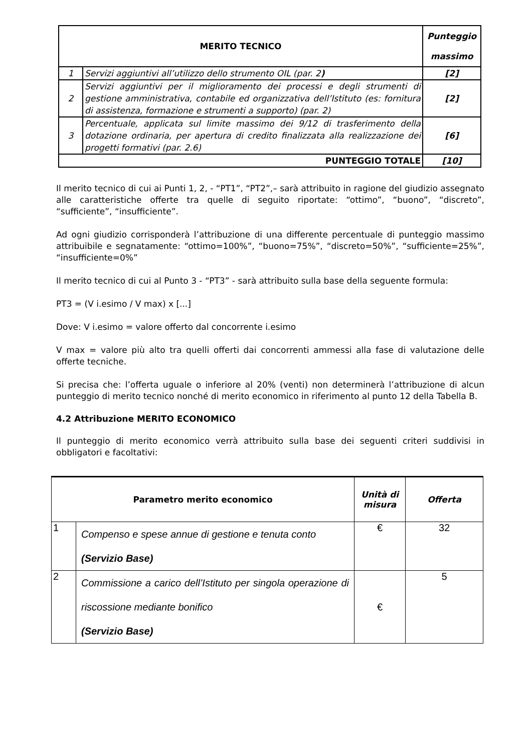| MERITO TECNICO | | Punteggio massimo |
| --- | --- | --- |
| 1 | Servizi aggiuntivi all’utilizzo dello strumento OIL (par. 2 ) | [2] |
| 2 | Servizi aggiuntivi per il miglioramento dei processi e degli strumenti di gestione amministrativa, contabile ed organizzativa dell’Istituto (es: fornitura di assistenza, formazione e strumenti a supporto) (par. 2) | [2] |
| 3 | Percentuale, applicata sul limite massimo dei 9/12 di trasferimento della dotazione ordinaria, per apertura di credito finalizzata alla realizzazione dei progetti formativi (par. 2.6) | [6] |
| PUNTEGGIO TOTALE | | [10] |
Il merito tecnico di cui ai Punti 1, 2, - “PT1”, “PT2”,– sarà attribuito in ragione del giudizio assegnato alle caratteristiche offerte tra quelle di seguito riportate: “ottimo”, “buono”, “discreto”, “sufficiente”, “insufficiente”.
Ad ogni giudizio corrisponderà l’attribuzione di una differente percentuale di punteggio massimo attribuibile e segnatamente: “ottimo=100%”, “buono=75%”, “discreto=50%”, “sufficiente=25%”, “insufficiente=0%”
Il merito tecnico di cui al Punto 3 - “PT3” - sarà attribuito sulla base della seguente formula:
PT3 = (V i.esimo / V max) x [...]
Dove: V i.esimo = valore offerto dal concorrente i.esimo
V max = valore più alto tra quelli offerti dai concorrenti ammessi alla fase di valutazione delle offerte tecniche.
Si precisa che: l’offerta uguale o inferiore al 20% (venti) non determinerà l’attribuzione di alcun punteggio di merito tecnico nonché di merito economico in riferimento al punto 12 della Tabella B.
4.2 Attribuzione MERITO ECONOMICO
Il punteggio di merito economico verrà attribuito sulla base dei seguenti criteri suddivisi in obbligatori e facoltativi:
| Parametro merito economico | | Unità di misura | Offerta |
| --- | --- | --- | --- |
| 1 | Compenso e spese annue di gestione e tenuta conto (Servizio Base) | € | 32 |
| 2 | Commissione a carico dell’Istituto per singola operazione di riscossione mediante bonifico (Servizio Base) | € | 5 |